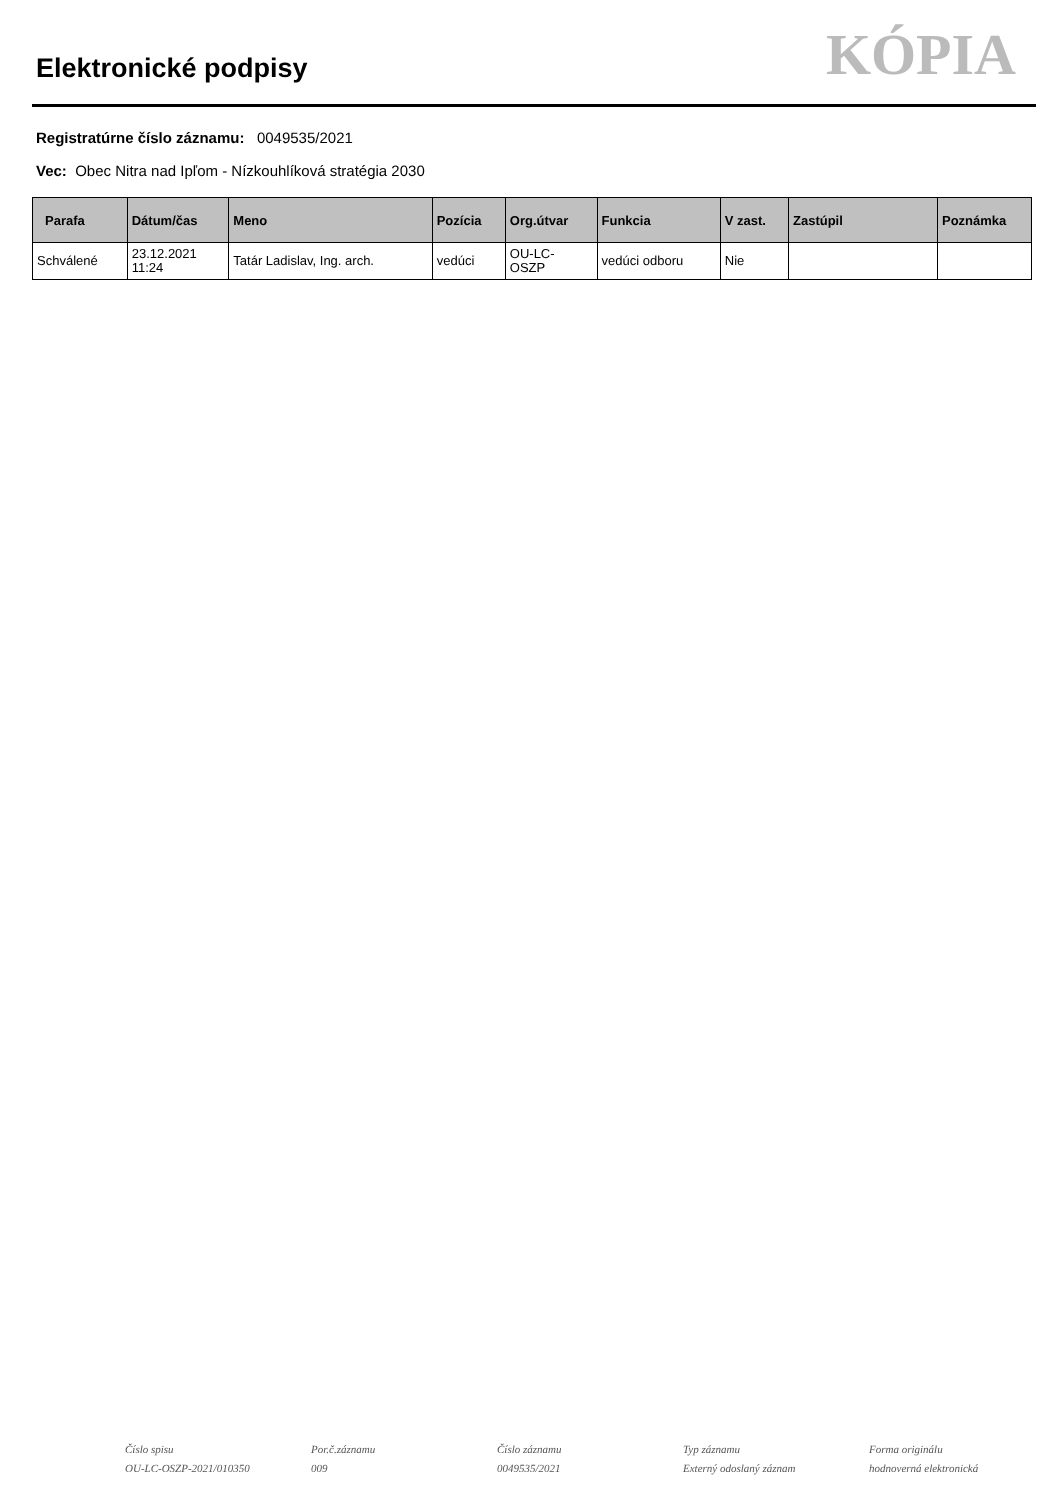Elektronické podpisy
KÓPIA
Registratúrne číslo záznamu: 0049535/2021
Vec: Obec Nitra nad Ipľom - Nízkouhlíková stratégia 2030
| Parafa | Dátum/čas | Meno | Pozícia | Org.útvar | Funkcia | V zast. | Zastúpil | Poznámka |
| --- | --- | --- | --- | --- | --- | --- | --- | --- |
| Schválené | 23.12.2021 11:24 | Tatár Ladislav, Ing. arch. | vedúci | OU-LC- OSZP | vedúci odboru | Nie | | |
Číslo spisu
OU-LC-OSZP-2021/010350
Por.č.záznamu
009
Číslo záznamu
0049535/2021
Typ záznamu
Externý odoslaný záznam
Forma originálu
hodnoverná elektronická